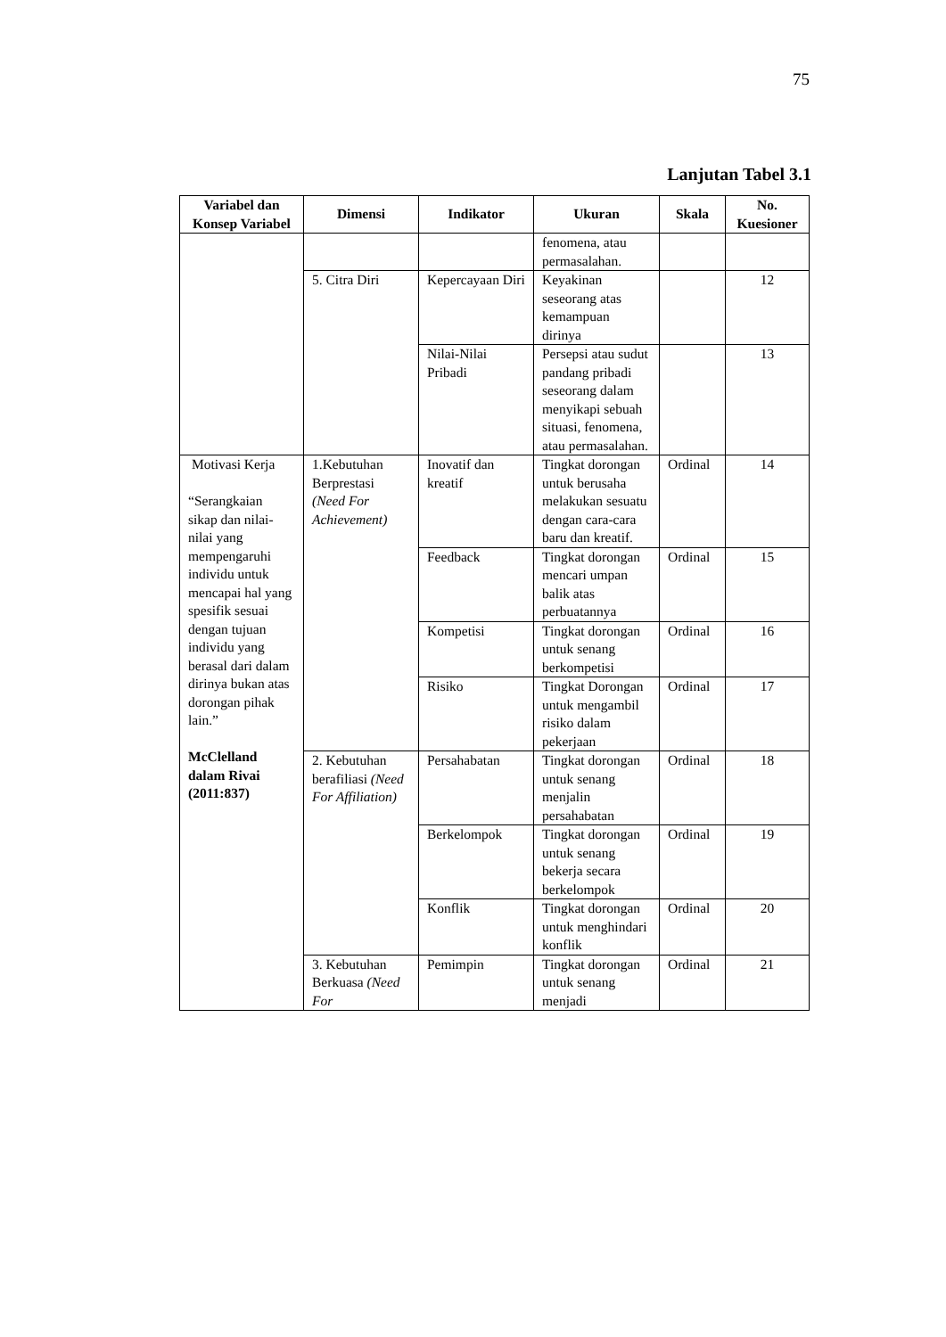75
Lanjutan Tabel 3.1
| Variabel dan Konsep Variabel | Dimensi | Indikator | Ukuran | Skala | No. Kuesioner |
| --- | --- | --- | --- | --- | --- |
| | | | fenomena, atau permasalahan. | | |
| | 5. Citra Diri | Kepercayaan Diri | Keyakinan seseorang atas kemampuan dirinya | | 12 |
| | | Nilai-Nilai Pribadi | Persepsi atau sudut pandang pribadi seseorang dalam menyikapi sebuah situasi, fenomena, atau permasalahan. | | 13 |
| Motivasi Kerja “Serangkaian sikap dan nilai-nilai yang mempengaruhi individu untuk mencapai hal yang spesifik sesuai dengan tujuan individu yang berasal dari dalam dirinya bukan atas dorongan pihak lain.” McClelland dalam Rivai (2011:837) | 1.Kebutuhan Berprestasi (Need For Achievement) | Inovatif dan kreatif | Tingkat dorongan untuk berusaha melakukan sesuatu dengan cara-cara baru dan kreatif. | Ordinal | 14 |
| | | Feedback | Tingkat dorongan mencari umpan balik atas perbuatannya | Ordinal | 15 |
| | | Kompetisi | Tingkat dorongan untuk senang berkompetisi | Ordinal | 16 |
| | | Risiko | Tingkat Dorongan untuk mengambil risiko dalam pekerjaan | Ordinal | 17 |
| | 2. Kebutuhan berafiliasi (Need For Affiliation) | Persahabatan | Tingkat dorongan untuk senang menjalin persahabatan | Ordinal | 18 |
| | | Berkelompok | Tingkat dorongan untuk senang bekerja secara berkelompok | Ordinal | 19 |
| | | Konflik | Tingkat dorongan untuk menghindari konflik | Ordinal | 20 |
| | 3. Kebutuhan Berkuasa (Need For | Pemimpin | Tingkat dorongan untuk senang menjadi | Ordinal | 21 |